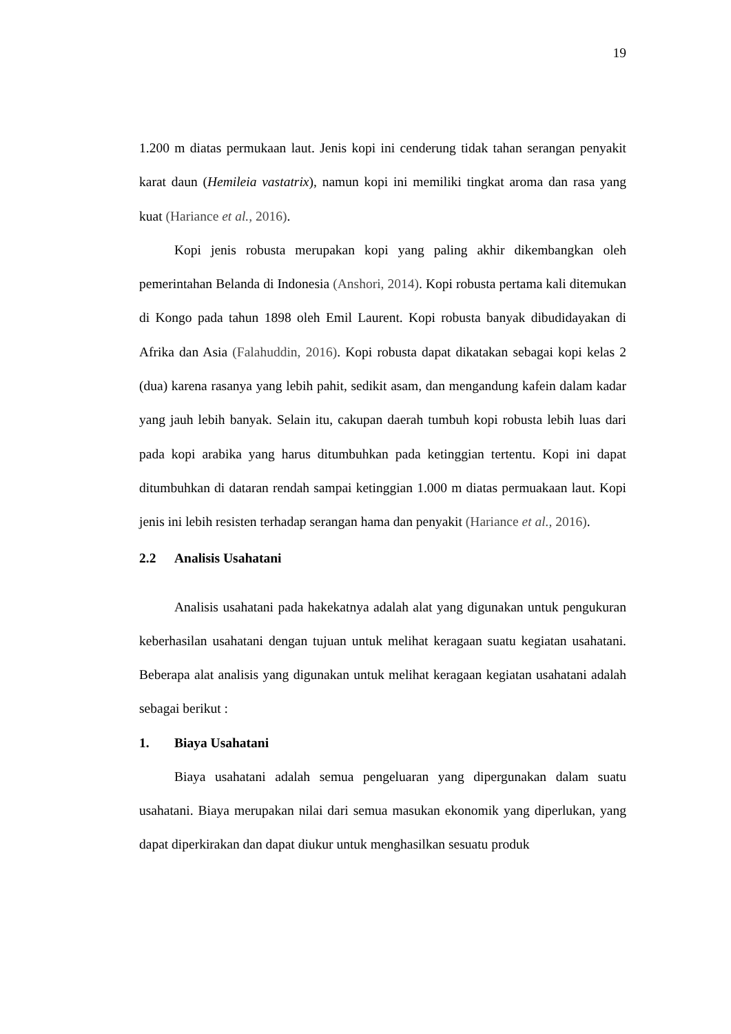19
1.200 m diatas permukaan laut. Jenis kopi ini cenderung tidak tahan serangan penyakit karat daun (Hemileia vastatrix), namun kopi ini memiliki tingkat aroma dan rasa yang kuat (Hariance et al., 2016).
Kopi jenis robusta merupakan kopi yang paling akhir dikembangkan oleh pemerintahan Belanda di Indonesia (Anshori, 2014). Kopi robusta pertama kali ditemukan di Kongo pada tahun 1898 oleh Emil Laurent. Kopi robusta banyak dibudidayakan di Afrika dan Asia (Falahuddin, 2016). Kopi robusta dapat dikatakan sebagai kopi kelas 2 (dua) karena rasanya yang lebih pahit, sedikit asam, dan mengandung kafein dalam kadar yang jauh lebih banyak. Selain itu, cakupan daerah tumbuh kopi robusta lebih luas dari pada kopi arabika yang harus ditumbuhkan pada ketinggian tertentu. Kopi ini dapat ditumbuhkan di dataran rendah sampai ketinggian 1.000 m diatas permuakaan laut. Kopi jenis ini lebih resisten terhadap serangan hama dan penyakit (Hariance et al., 2016).
2.2 Analisis Usahatani
Analisis usahatani pada hakekatnya adalah alat yang digunakan untuk pengukuran keberhasilan usahatani dengan tujuan untuk melihat keragaan suatu kegiatan usahatani. Beberapa alat analisis yang digunakan untuk melihat keragaan kegiatan usahatani adalah sebagai berikut :
1. Biaya Usahatani
Biaya usahatani adalah semua pengeluaran yang dipergunakan dalam suatu usahatani. Biaya merupakan nilai dari semua masukan ekonomik yang diperlukan, yang dapat diperkirakan dan dapat diukur untuk menghasilkan sesuatu produk